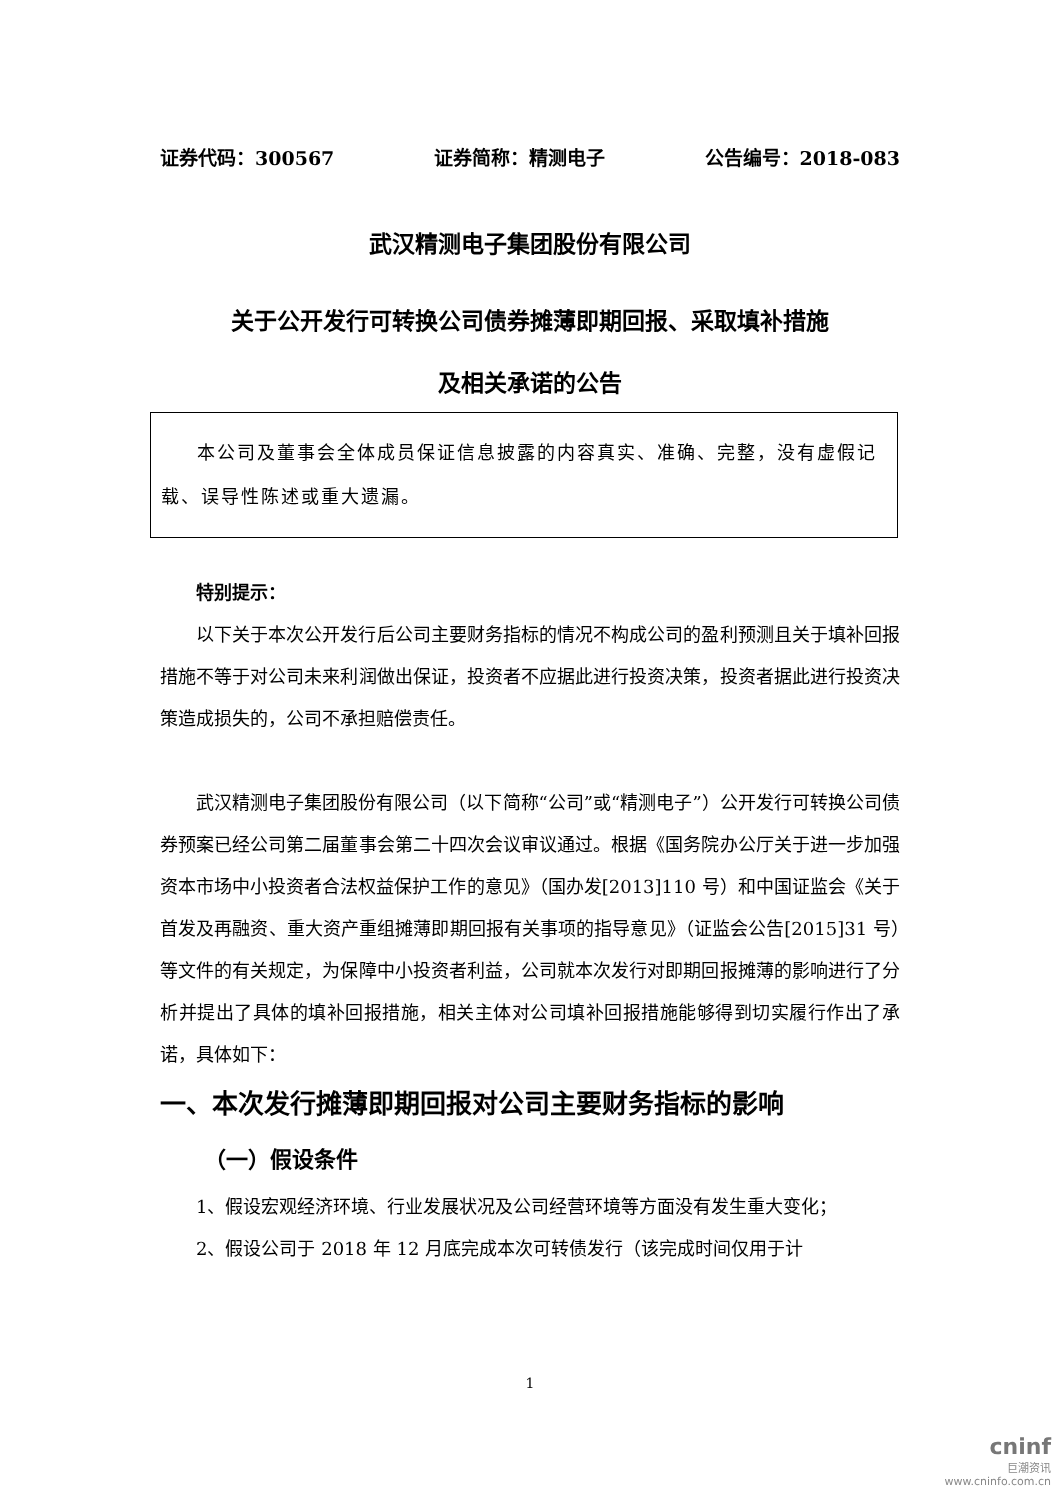证券代码：300567 证券简称：精测电子 公告编号：2018-083
武汉精测电子集团股份有限公司
关于公开发行可转换公司债券摊薄即期回报、采取填补措施
及相关承诺的公告
本公司及董事会全体成员保证信息披露的内容真实、准确、完整，没有虚假记载、误导性陈述或重大遗漏。
特别提示：
以下关于本次公开发行后公司主要财务指标的情况不构成公司的盈利预测且关于填补回报措施不等于对公司未来利润做出保证，投资者不应据此进行投资决策，投资者据此进行投资决策造成损失的，公司不承担赔偿责任。
武汉精测电子集团股份有限公司（以下简称“公司”或“精测电子”）公开发行可转换公司债券预案已经公司第二届董事会第二十四次会议审议通过。根据《国务院办公厅关于进一步加强资本市场中小投资者合法权益保护工作的意见》（国办发[2013]110 号）和中国证监会《关于首发及再融资、重大资产重组摊薄即期回报有关事项的指导意见》（证监会公告[2015]31 号）等文件的有关规定，为保障中小投资者利益，公司就本次发行对即期回报摊薄的影响进行了分析并提出了具体的填补回报措施，相关主体对公司填补回报措施能够得到切实履行作出了承诺，具体如下：
一、本次发行摊薄即期回报对公司主要财务指标的影响
（一）假设条件
1、假设宏观经济环境、行业发展状况及公司经营环境等方面没有发生重大变化；
2、假设公司于 2018 年 12 月底完成本次可转债发行（该完成时间仅用于计
1
cninf
巨潮资讯
www.cninfo.com.cn